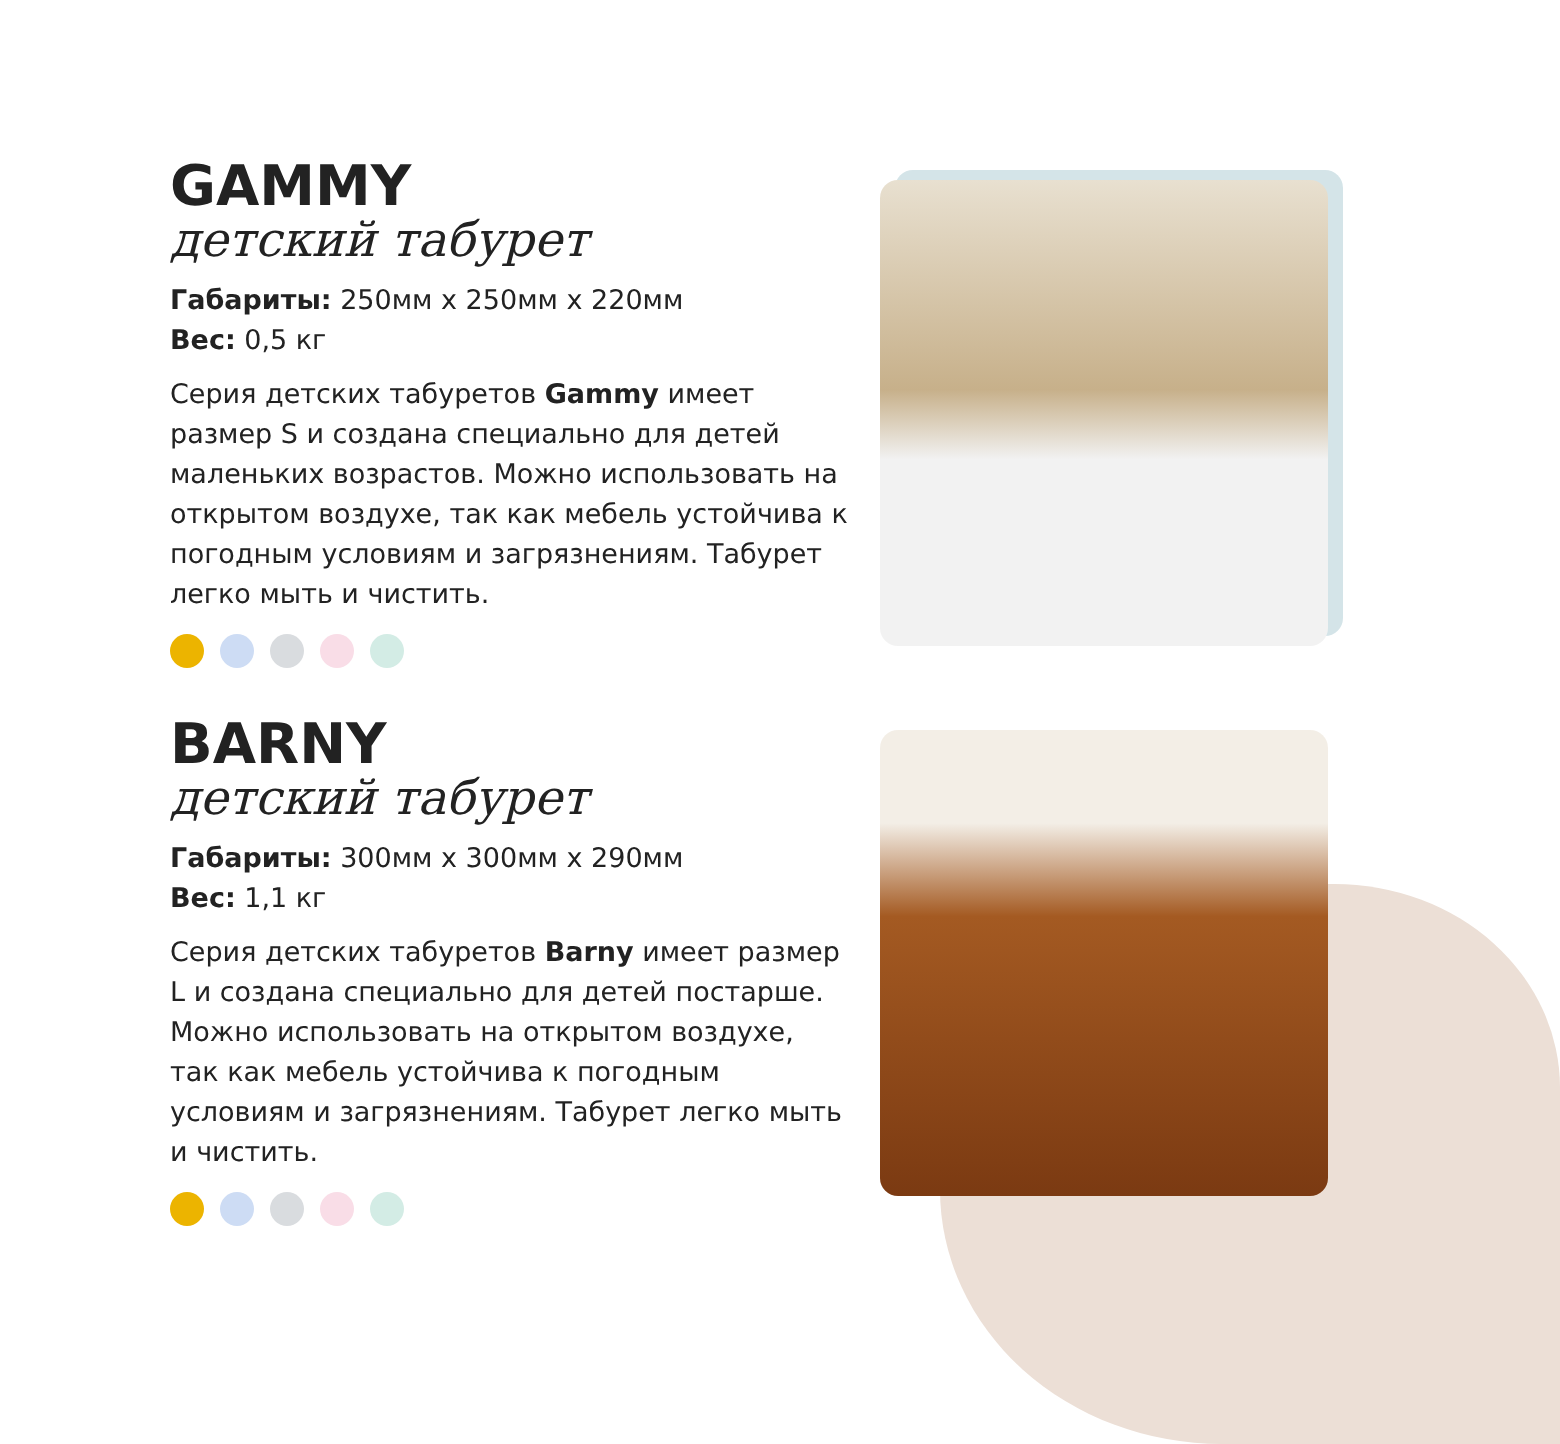GAMMY
детский табурет
Габариты: 250мм x 250мм x 220мм
Вес: 0,5 кг
Серия детских табуретов Gammy имеет размер S и создана специально для детей маленьких возрастов. Можно использовать на открытом воздухе, так как мебель устойчива к погодным условиям и загрязнениям. Табурет легко мыть и чистить.
BARNY
детский табурет
Габариты: 300мм x 300мм x 290мм
Вес: 1,1 кг
Серия детских табуретов Barny имеет размер L и создана специально для детей постарше. Можно использовать на открытом воздухе, так как мебель устойчива к погодным условиям и загрязнениям. Табурет легко мыть и чистить.